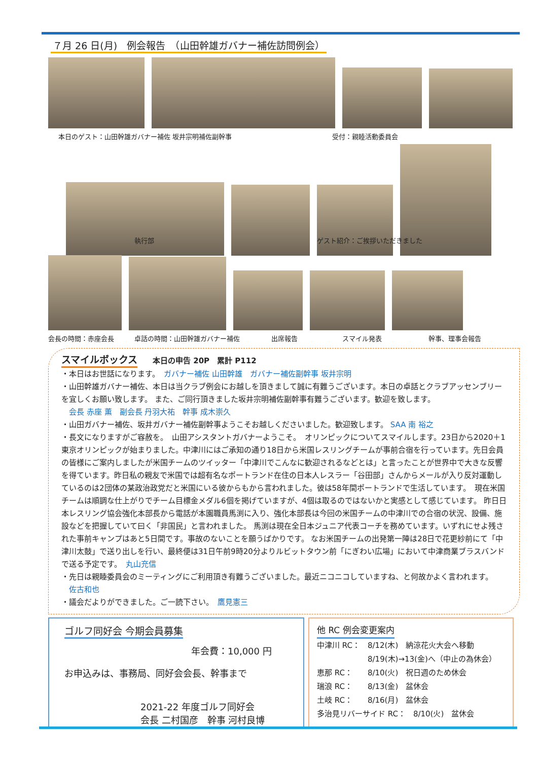７月 26 日(月)　例会報告　（山田幹雄ガバナー補佐訪問例会）
本日のゲスト：山田幹雄ガバナー補佐 坂井宗明補佐副幹事 受付：親睦活動委員会
執行部 ゲスト紹介：ご挨拶いただきました
会長の時間：赤座会長 卓話の時間：山田幹雄ガバナー補佐 出席報告 スマイル発表 幹事、理事会報告
スマイルボックス
　　本日の申告 20P　累計 P112
・本日はお世話になります。　ガバナー補佐 山田幹雄　ガバナー補佐副幹事 坂井宗明
・山田幹雄ガバナー補佐、本日は当クラブ例会にお越しを頂きまして誠に有難うございます。本日の卓話とクラブアッセンブリーを宜しくお願い致します。 また、ご同行頂きました坂井宗明補佐副幹事有難うございます。歓迎を致します。
　会長 赤座 薫　副会長 丹羽大祐　幹事 成木崇久
・山田ガバナー補佐、坂井ガバナー補佐副幹事ようこそお越しくださいました。歓迎致します。 SAA 南 裕之
・長文になりますがご容赦を。　山田アシスタントガバナーようこそ。　オリンピックについてスマイルします。23日から2020＋1東京オリンピックが始まりました。中津川にはご承知の通り18日から米国レスリングチームが事前合宿を行っています。先日会員の皆様にご案内しましたが米国チームのツイッター「中津川でこんなに歓迎されるなどとは」と言ったことが世界中で大きな反響を得ています。昨日私の親友で米国では超有名なポートランド在住の日本人レスラー「谷田部」さんからメールが入り反対運動しているのは2団体の某政治政党だと米国にいる彼からもから言われました。彼は58年間ポートランドで生活しています。　現在米国チームは順調な仕上がりでチーム目標金メダル6個を掲げていますが、4個は取るのではないかと実感として感じています。 昨日日本レスリング協会強化本部長から電話が本園職員馬渕に入り、強化本部長は今回の米国チームの中津川での合宿の状況、設備、施設などを把握していて曰く「非国民」と言われました。 馬渕は現在全日本ジュニア代表コーチを務めています。いずれにせよ残された事前キャンプはあと5日間です。事故のないことを願うばかりです。 なお米国チームの出発第一陣は28日で花更紗前にて「中津川太鼓」で送り出しを行い、最終便は31日午前9時20分よりルビットタウン前「にぎわい広場」において中津商業ブラスバンドで送る予定です。　丸山充信
・先日は親睦委員会のミーティングにご利用頂き有難うございました。最近ニコニコしていますね、と何故かよく言われます。
　佐古和也
・議会だよりができました。ご一読下さい。　鷹見憲三
ゴルフ同好会 今期会員募集
年会費：10,000 円
お申込みは、事務局、同好会会長、幹事まで
2021-22 年度ゴルフ同好会
会長 二村国彦　幹事 河村良博
他 RC 例会変更案内
中津川 RC：　8/12(木)　納涼花火大会へ移動
8/19(木)→13(金)へ（中止の為休会）
恵那 RC：　　8/10(火)　祝日週のため休会
瑞浪 RC：　　8/13(金)　盆休会
土岐 RC：　　8/16(月)　盆休会
多治見リバーサイド RC：　8/10(火)　盆休会